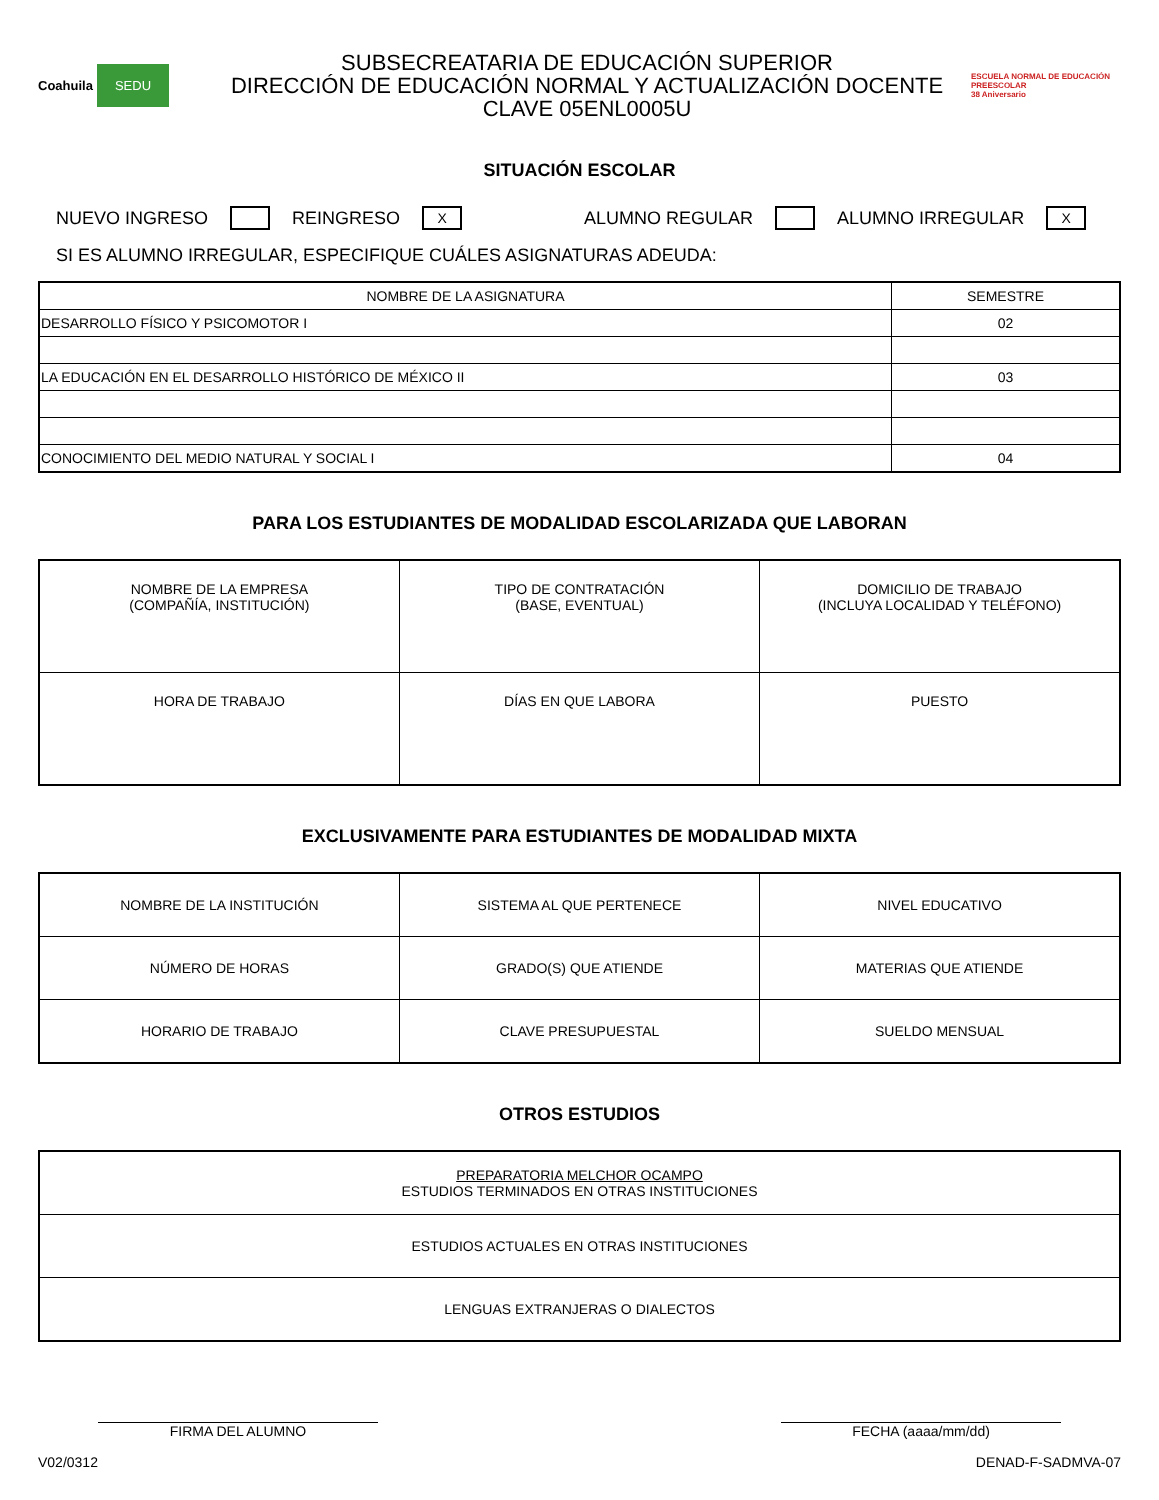Coahuila SEDU
SUBSECREATARIA DE EDUCACIÓN SUPERIOR
DIRECCIÓN DE EDUCACIÓN NORMAL Y ACTUALIZACIÓN DOCENTE
CLAVE 05ENL0005U
ESCUELA NORMAL DE EDUCACIÓN PREESCOLAR
38 Aniversario
SITUACIÓN ESCOLAR
NUEVO INGRESO REINGRESO X ALUMNO REGULAR ALUMNO IRREGULAR X
SI ES ALUMNO IRREGULAR, ESPECIFIQUE CUÁLES ASIGNATURAS ADEUDA:
| NOMBRE DE LA ASIGNATURA | SEMESTRE |
| --- | --- |
| DESARROLLO FÍSICO Y PSICOMOTOR I | 02 |
| LA EDUCACIÓN EN EL DESARROLLO HISTÓRICO DE MÉXICO II | 03 |
| CONOCIMIENTO DEL MEDIO NATURAL Y SOCIAL I | 04 |
PARA LOS ESTUDIANTES DE MODALIDAD ESCOLARIZADA QUE LABORAN
| NOMBRE DE LA EMPRESA (COMPAÑÍA, INSTITUCIÓN) | TIPO DE CONTRATACIÓN (BASE, EVENTUAL) | DOMICILIO DE TRABAJO (INCLUYA LOCALIDAD Y TELÉFONO) |
| HORA DE TRABAJO | DÍAS EN QUE LABORA | PUESTO |
EXCLUSIVAMENTE PARA ESTUDIANTES DE MODALIDAD MIXTA
| NOMBRE DE LA INSTITUCIÓN | SISTEMA AL QUE PERTENECE | NIVEL EDUCATIVO |
| NÚMERO DE HORAS | GRADO(S) QUE ATIENDE | MATERIAS QUE ATIENDE |
| HORARIO DE TRABAJO | CLAVE PRESUPUESTAL | SUELDO MENSUAL |
OTROS ESTUDIOS
| PREPARATORIA MELCHOR OCAMPO ESTUDIOS TERMINADOS EN OTRAS INSTITUCIONES |
| ESTUDIOS ACTUALES EN OTRAS INSTITUCIONES |
| LENGUAS EXTRANJERAS O DIALECTOS |
FIRMA DEL ALUMNO FECHA (aaaa/mm/dd)
V02/0312 DENAD-F-SADMVA-07